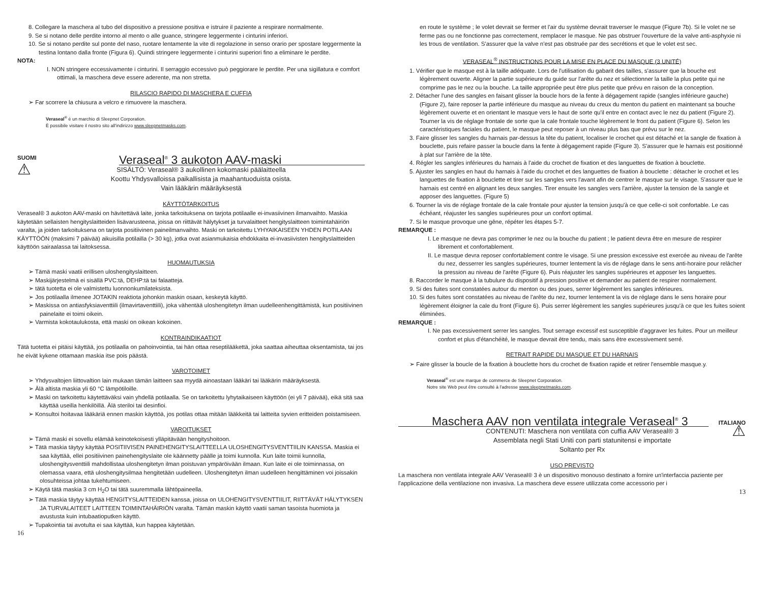8. Collegare la maschera al tubo del dispositivo a pressione positiva e istruire il paziente a respirare normalmente.
9. Se si notano delle perdite intorno al mento o alle guance, stringere leggermente i cinturini inferiori.
10. Se si notano perdite sul ponte del naso, ruotare lentamente la vite di regolazione in senso orario per spostare leggermente la testina lontano dalla fronte (Figura 6). Quindi stringere leggermente i cinturini superiori fino a eliminare le perdite.
NOTA:
I. NON stringere eccessivamente i cinturini. Il serraggio eccessivo può peggiorare le perdite. Per una sigillatura e comfort ottimali, la maschera deve essere aderente, ma non stretta.
RILASCIO RAPIDO DI MASCHERA E CUFFIA
➢ Far scorrere la chiusura a velcro e rimuovere la maschera.
Veraseal<sup>®</sup> è un marchio di Sleepnet Corporation.
È possibile visitare il nostro sito all'indirizzo www.sleepnetmasks.com.
SUOMI
Veraseal<sup>®</sup> 3 aukoton AAV-maski
⚠
SISÄLTÖ: Veraseal® 3 aukollinen kokomaski päälaitteella
Koottu Yhdysvalloissa paikallisista ja maahantuoduista osista.
Vain lääkärin määräyksestä
KÄYTTÖTARKOITUS
Veraseal® 3 aukoton AAV-maski on hävitettävä laite, jonka tarkoituksena on tarjota potilaalle ei-invasiivinen ilmanvaihto. Maskia käytetään sellaisten hengityslaitteiden lisävarusteena, joissa on riittävät hälytykset ja turvalaitteet hengityslaitteen toimintahäiriön varalta, ja joiden tarkoituksena on tarjota positiivinen paineilmanvaihto. Maski on tarkoitettu LYHYAIKAISEEN YHDEN POTILAAN KÄYTTÖÖN (maksimi 7 päivää) aikuisilla potilailla (> 30 kg), jotka ovat asianmukaisia ehdokkaita ei-invasiivisten hengityslaitteiden käyttöön sairaalassa tai laitoksessa.
HUOMAUTUKSIA
➢ Tämä maski vaatii erillisen uloshengityslaitteen.
➢ Maskijärjestelmä ei sisällä PVC:tä, DEHP:tä tai falaatteja.
➢ tätä tuotetta ei ole valmistettu luonnonkumilateksista.
➢ Jos potilaalla ilmenee JOTAKIN reaktiota johonkin maskin osaan, keskeytä käyttö.
➢ Maskissa on antiasfyksiaventtiili (ilmavirtaventtiili), joka vähentää uloshengitetyn ilman uudelleenhengittämistä, kun positiivinen painelaite ei toimi oikein.
➢ Varmista kokotaulukosta, että maski on oikean kokoinen.
KONTRAINDIKAATIOT
Tätä tuotetta ei pitäisi käyttää, jos potilaalla on pahoinvointia, tai hän ottaa reseptilääkettä, joka saattaa aiheuttaa oksentamista, tai jos he eivät kykene ottamaan maskia itse pois päästä.
VAROTOIMET
➢ Yhdysvaltojen liittovaltion lain mukaan tämän laitteen saa myydä ainoastaan lääkäri tai lääkärin määräyksestä.
➢ Älä altista maskia yli 60 °C lämpötiloille.
➢ Maski on tarkoitettu käytettäväksi vain yhdellä potilaalla. Se on tarkoitettu lyhytaikaiseen käyttöön (ei yli 7 päivää), eikä sitä saa käyttää useilla henkilöillä. Älä steriloi tai desinfioi.
➢ Konsultoi hoitavaa lääkäriä ennen maskin käyttöä, jos potilas ottaa mitään lääkkeitä tai laitteita syvien eritteiden poistamiseen.
VAROITUKSET
➢ Tämä maski ei sovellu elämää keinotekoisesti ylläpitävään hengityshoitoon.
➢ Tätä maskia täytyy käyttää POSITIIVISEN PAINEHENGITYSLAITTEELLA ULOSHENGITYSVENTTIILIN KANSSA. Maskia ei saa käyttää, ellei positiivinen painehengityslaite ole käännetty päälle ja toimi kunnolla. Kun laite toimii kunnolla, uloshengitysventtiili mahdollistaa uloshengitetyn ilman poistuvan ympäröivään ilmaan. Kun laite ei ole toiminnassa, on olemassa vaara, että uloshengitysilmaa hengitetään uudelleen. Uloshengitetyn ilman uudelleen hengittäminen voi joissakin olosuhteissa johtaa tukehtumiseen.
➢ Käytä tätä maskia 3 cm H<sub>2</sub>O tai tätä suuremmalla lähtöpaineella.
➢ Tätä maskia täytyy käyttää HENGITYSLAITTEIDEN kanssa, joissa on ULOHENGITYSVENTTIILIT, RIITTÄVÄT HÄLYTYKSEN JA TURVALAITEET LAITTEEN TOIMINTAHÄIRIÖN varalta. Tämän maskin käyttö vaatii saman tasoista huomiota ja avustusta kuin intubaatioputken käyttö.
➢ Tupakointia tai avotulta ei saa käyttää, kun happea käytetään.
16
en route le système ; le volet devrait se fermer et l'air du système devrait traverser le masque (Figure 7b). Si le volet ne se ferme pas ou ne fonctionne pas correctement, remplacer le masque. Ne pas obstruer l'ouverture de la valve anti-asphyxie ni les trous de ventilation. S'assurer que la valve n'est pas obstruée par des secrétions et que le volet est sec.
VERASEAL<sup>®</sup> INSTRUCTIONS POUR LA MISE EN PLACE DU MASQUE (3 UNITÉ)
1. Vérifier que le masque est à la taille adéquate. Lors de l'utilisation du gabarit des tailles, s'assurer que la bouche est légèrement ouverte. Aligner la partie supérieure du guide sur l'arête du nez et sélectionner la taille la plus petite qui ne comprime pas le nez ou la bouche. La taille appropriée peut être plus petite que prévu en raison de la conception.
2. Détacher l'une des sangles en faisant glisser la boucle hors de la fente à dégagement rapide (sangles inférieure gauche) (Figure 2), faire reposer la partie inférieure du masque au niveau du creux du menton du patient en maintenant sa bouche légèrement ouverte et en orientant le masque vers le haut de sorte qu'il entre en contact avec le nez du patient (Figure 2). Tourner la vis de réglage frontale de sorte que la cale frontale touche légèrement le front du patient (Figure 6). Selon les caractéristiques faciales du patient, le masque peut reposer à un niveau plus bas que prévu sur le nez.
3. Faire glisser les sangles du harnais par-dessus la tête du patient, localiser le crochet qui est détaché et la sangle de fixation à bouclette, puis refaire passer la boucle dans la fente à dégagement rapide (Figure 3). S'assurer que le harnais est positionné à plat sur l'arrière de la tête.
4. Régler les sangles inférieures du harnais à l'aide du crochet de fixation et des languettes de fixation à bouclette.
5. Ajuster les sangles en haut du harnais à l'aide du crochet et des languettes de fixation à bouclette : détacher le crochet et les languettes de fixation à bouclette et tirer sur les sangles vers l'avant afin de centrer le masque sur le visage. S'assurer que le harnais est centré en alignant les deux sangles. Tirer ensuite les sangles vers l'arrière, ajuster la tension de la sangle et apposer des languettes. (Figure 5)
6. Tourner la vis de réglage frontale de la cale frontale pour ajuster la tension jusqu'à ce que celle-ci soit confortable. Le cas échéant, réajuster les sangles supérieures pour un confort optimal.
7. Si le masque provoque une gêne, répéter les étapes 5-7.
REMARQUE :
I. Le masque ne devra pas comprimer le nez ou la bouche du patient ; le patient devra être en mesure de respirer librement et confortablement.
II. Le masque devra reposer confortablement contre le visage. Si une pression excessive est exercée au niveau de l'arête du nez, desserrer les sangles supérieures, tourner lentement la vis de réglage dans le sens anti-horaire pour relâcher la pression au niveau de l'arête (Figure 6). Puis réajuster les sangles supérieures et apposer les languettes.
8. Raccorder le masque à la tubulure du dispositif à pression positive et demander au patient de respirer normalement.
9. Si des fuites sont constatées autour du menton ou des joues, serrer légèrement les sangles inférieures.
10. Si des fuites sont constatées au niveau de l'arête du nez, tourner lentement la vis de réglage dans le sens horaire pour légèrement éloigner la cale du front (Figure 6). Puis serrer légèrement les sangles supérieures jusqu'à ce que les fuites soient éliminées.
REMARQUE :
I. Ne pas excessivement serrer les sangles. Tout serrage excessif est susceptible d'aggraver les fuites. Pour un meilleur confort et plus d'étanchéité, le masque devrait être tendu, mais sans être excessivement serré.
RETRAIT RAPIDE DU MASQUE ET DU HARNAIS
➢ Faire glisser la boucle de la fixation à bouclette hors du crochet de fixation rapide et retirer l'ensemble masque.y.
Veraseal<sup>®</sup> est une marque de commerce de Sleepnet Corporation.
Notre site Web peut être consulté à l'adresse www.sleepnetmasks.com.
Maschera AAV non ventilata integrale Veraseal<sup>®</sup> 3
ITALIANO
CONTENUTI: Maschera non ventilata con cuffia AAV Veraseal® 3
Assemblata negli Stati Uniti con parti statunitensi e importate
Soltanto per Rx
⚠
USO PREVISTO
La maschera non ventilata integrale AAV Veraseal® 3 è un dispositivo monouso destinato a fornire un'interfaccia paziente per l'applicazione della ventilazione non invasiva. La maschera deve essere utilizzata come accessorio per i
13